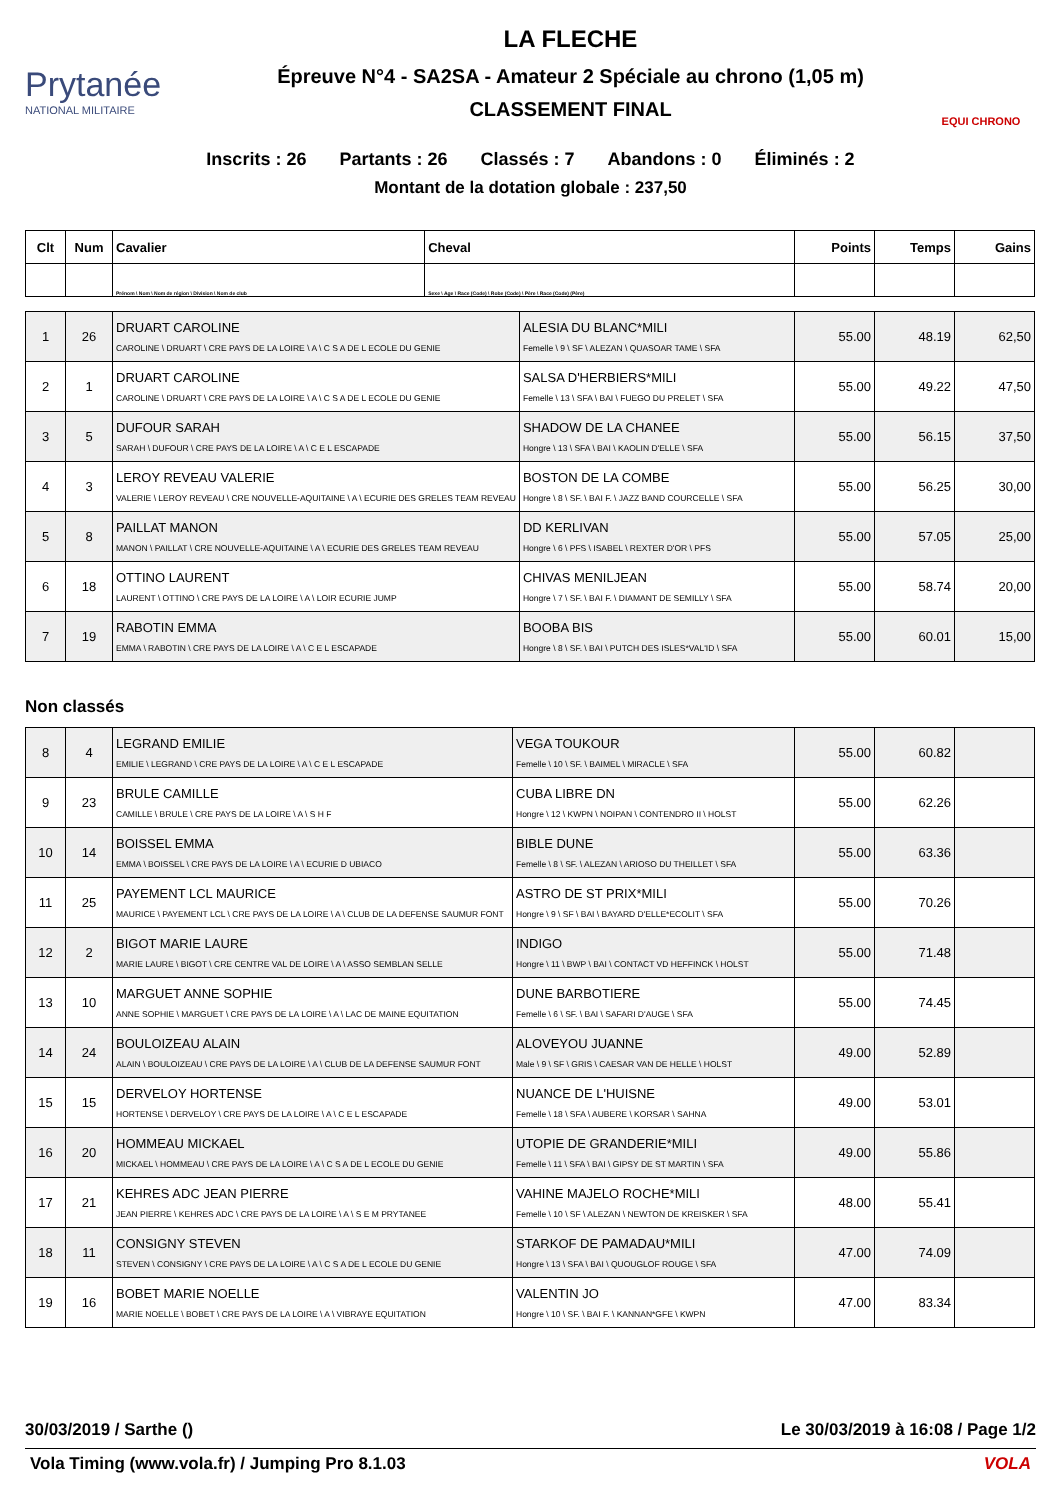Prytanée
NATIONAL MILITAIRE
LA FLECHE
Épreuve N°4 - SA2SA - Amateur 2 Spéciale au chrono (1,05 m)
CLASSEMENT FINAL
EQUI CHRONO
Inscrits : 26 Partants : 26 Classés : 7 Abandons : 0 Éliminés : 2
Montant de la dotation globale : 237,50
| Clt | Num | Cavalier | Cheval | Points | Temps | Gains |
| --- | --- | --- | --- | --- | --- | --- |
| | | Prénom \ Nom \ Nom de région \ Division \ Nom de club | Sexe \ Age \ Race (Code) \ Robe (Code) \ Père \ Race (Code) (Père) | | | |
| 1 | 26 | DRUART CAROLINE CAROLINE \ DRUART \ CRE PAYS DE LA LOIRE \ A \ C S A DE L ECOLE DU GENIE | ALESIA DU BLANC*MILI Femelle \ 9 \ SF \ ALEZAN \ QUASOAR TAME \ SFA | 55.00 | 48.19 | 62,50 |
| 2 | 1 | DRUART CAROLINE CAROLINE \ DRUART \ CRE PAYS DE LA LOIRE \ A \ C S A DE L ECOLE DU GENIE | SALSA D'HERBIERS*MILI Femelle \ 13 \ SFA \ BAI \ FUEGO DU PRELET \ SFA | 55.00 | 49.22 | 47,50 |
| 3 | 5 | DUFOUR SARAH SARAH \ DUFOUR \ CRE PAYS DE LA LOIRE \ A \ C E L ESCAPADE | SHADOW DE LA CHANEE Hongre \ 13 \ SFA \ BAI \ KAOLIN D'ELLE \ SFA | 55.00 | 56.15 | 37,50 |
| 4 | 3 | LEROY REVEAU VALERIE VALERIE \ LEROY REVEAU \ CRE NOUVELLE-AQUITAINE \ A \ ECURIE DES GRELES TEAM REVEAU | BOSTON DE LA COMBE Hongre \ 8 \ SF. \ BAI F. \ JAZZ BAND COURCELLE \ SFA | 55.00 | 56.25 | 30,00 |
| 5 | 8 | PAILLAT MANON MANON \ PAILLAT \ CRE NOUVELLE-AQUITAINE \ A \ ECURIE DES GRELES TEAM REVEAU | DD KERLIVAN Hongre \ 6 \ PFS \ ISABEL \ REXTER D'OR \ PFS | 55.00 | 57.05 | 25,00 |
| 6 | 18 | OTTINO LAURENT LAURENT \ OTTINO \ CRE PAYS DE LA LOIRE \ A \ LOIR ECURIE JUMP | CHIVAS MENILJEAN Hongre \ 7 \ SF. \ BAI F. \ DIAMANT DE SEMILLY \ SFA | 55.00 | 58.74 | 20,00 |
| 7 | 19 | RABOTIN EMMA EMMA \ RABOTIN \ CRE PAYS DE LA LOIRE \ A \ C E L ESCAPADE | BOOBA BIS Hongre \ 8 \ SF. \ BAI \ PUTCH DES ISLES*VAL'ID \ SFA | 55.00 | 60.01 | 15,00 |
Non classés
| 8 | 4 | LEGRAND EMILIE EMILIE \ LEGRAND \ CRE PAYS DE LA LOIRE \ A \ C E L ESCAPADE | VEGA TOUKOUR Femelle \ 10 \ SF. \ BAIMEL \ MIRACLE \ SFA | 55.00 | 60.82 | |
| 9 | 23 | BRULE CAMILLE CAMILLE \ BRULE \ CRE PAYS DE LA LOIRE \ A \ S H F | CUBA LIBRE DN Hongre \ 12 \ KWPN \ NOIPAN \ CONTENDRO II \ HOLST | 55.00 | 62.26 | |
| 10 | 14 | BOISSEL EMMA EMMA \ BOISSEL \ CRE PAYS DE LA LOIRE \ A \ ECURIE D UBIACO | BIBLE DUNE Femelle \ 8 \ SF. \ ALEZAN \ ARIOSO DU THEILLET \ SFA | 55.00 | 63.36 | |
| 11 | 25 | PAYEMENT LCL MAURICE MAURICE \ PAYEMENT LCL \ CRE PAYS DE LA LOIRE \ A \ CLUB DE LA DEFENSE SAUMUR FONT | ASTRO DE ST PRIX*MILI Hongre \ 9 \ SF \ BAI \ BAYARD D'ELLE*ECOLIT \ SFA | 55.00 | 70.26 | |
| 12 | 2 | BIGOT MARIE LAURE MARIE LAURE \ BIGOT \ CRE CENTRE VAL DE LOIRE \ A \ ASSO SEMBLAN SELLE | INDIGO Hongre \ 11 \ BWP \ BAI \ CONTACT VD HEFFINCK \ HOLST | 55.00 | 71.48 | |
| 13 | 10 | MARGUET ANNE SOPHIE ANNE SOPHIE \ MARGUET \ CRE PAYS DE LA LOIRE \ A \ LAC DE MAINE EQUITATION | DUNE BARBOTIERE Femelle \ 6 \ SF. \ BAI \ SAFARI D'AUGE \ SFA | 55.00 | 74.45 | |
| 14 | 24 | BOULOIZEAU ALAIN ALAIN \ BOULOIZEAU \ CRE PAYS DE LA LOIRE \ A \ CLUB DE LA DEFENSE SAUMUR FONT | ALOVEYOU JUANNE Male \ 9 \ SF \ GRIS \ CAESAR VAN DE HELLE \ HOLST | 49.00 | 52.89 | |
| 15 | 15 | DERVELOY HORTENSE HORTENSE \ DERVELOY \ CRE PAYS DE LA LOIRE \ A \ C E L ESCAPADE | NUANCE DE L'HUISNE Femelle \ 18 \ SFA \ AUBERE \ KORSAR \ SAHNA | 49.00 | 53.01 | |
| 16 | 20 | HOMMEAU MICKAEL MICKAEL \ HOMMEAU \ CRE PAYS DE LA LOIRE \ A \ C S A DE L ECOLE DU GENIE | UTOPIE DE GRANDERIE*MILI Femelle \ 11 \ SFA \ BAI \ GIPSY DE ST MARTIN \ SFA | 49.00 | 55.86 | |
| 17 | 21 | KEHRES ADC JEAN PIERRE JEAN PIERRE \ KEHRES ADC \ CRE PAYS DE LA LOIRE \ A \ S E M PRYTANEE | VAHINE MAJELO ROCHE*MILI Femelle \ 10 \ SF \ ALEZAN \ NEWTON DE KREISKER \ SFA | 48.00 | 55.41 | |
| 18 | 11 | CONSIGNY STEVEN STEVEN \ CONSIGNY \ CRE PAYS DE LA LOIRE \ A \ C S A DE L ECOLE DU GENIE | STARKOF DE PAMADAU*MILI Hongre \ 13 \ SFA \ BAI \ QUOUGLOF ROUGE \ SFA | 47.00 | 74.09 | |
| 19 | 16 | BOBET MARIE NOELLE MARIE NOELLE \ BOBET \ CRE PAYS DE LA LOIRE \ A \ VIBRAYE EQUITATION | VALENTIN JO Hongre \ 10 \ SF. \ BAI F. \ KANNAN*GFE \ KWPN | 47.00 | 83.34 | |
30/03/2019 / Sarthe () Le 30/03/2019 à 16:08 / Page 1/2
Vola Timing (www.vola.fr) / Jumping Pro 8.1.03 VOLA